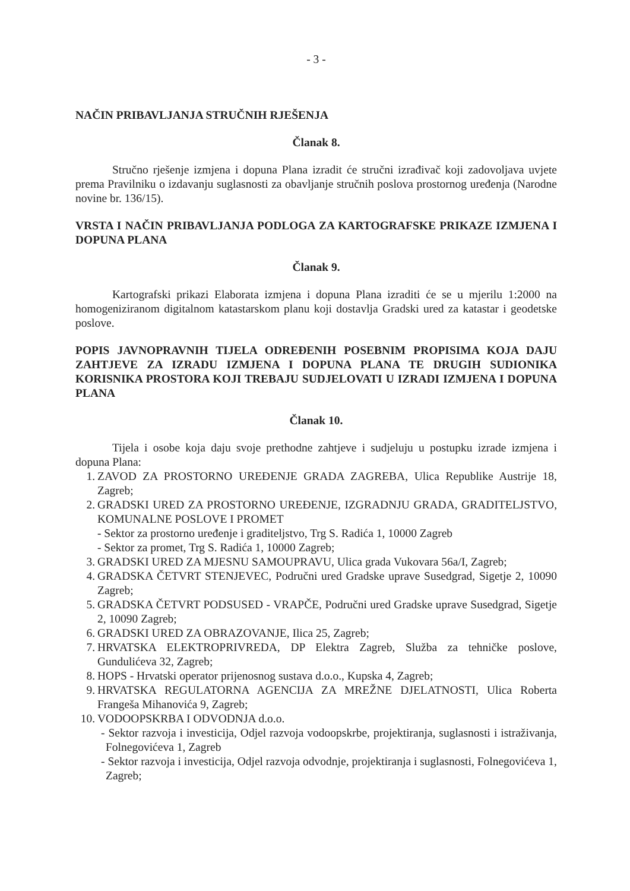- 3 -
NAČIN PRIBAVLJANJA STRUČNIH RJEŠENJA
Članak 8.
Stručno rješenje izmjena i dopuna Plana izradit će stručni izrađivač koji zadovoljava uvjete prema Pravilniku o izdavanju suglasnosti za obavljanje stručnih poslova prostornog uređenja (Narodne novine br. 136/15).
VRSTA I NAČIN PRIBAVLJANJA PODLOGA ZA KARTOGRAFSKE PRIKAZE IZMJENA I DOPUNA PLANA
Članak 9.
Kartografski prikazi Elaborata izmjena i dopuna Plana izraditi će se u mjerilu 1:2000 na homogeniziranom digitalnom katastarskom planu koji dostavlja Gradski ured za katastar i geodetske poslove.
POPIS JAVNOPRAVNIH TIJELA ODREĐENIH POSEBNIM PROPISIMA KOJA DAJU ZAHTJEVE ZA IZRADU IZMJENA I DOPUNA PLANA TE DRUGIH SUDIONIKA KORISNIKA PROSTORA KOJI TREBAJU SUDJELOVATI U IZRADI IZMJENA I DOPUNA PLANA
Članak 10.
Tijela i osobe koja daju svoje prethodne zahtjeve i sudjeluju u postupku izrade izmjena i dopuna Plana:
1. ZAVOD ZA PROSTORNO UREĐENJE GRADA ZAGREBA, Ulica Republike Austrije 18, Zagreb;
2. GRADSKI URED ZA PROSTORNO UREĐENJE, IZGRADNJU GRADA, GRADITELJSTVO, KOMUNALNE POSLOVE I PROMET
- Sektor za prostorno uređenje i graditeljstvo, Trg S. Radića 1, 10000 Zagreb
- Sektor za promet, Trg S. Radića 1, 10000 Zagreb;
3. GRADSKI URED ZA MJESNU SAMOUPRAVU, Ulica grada Vukovara 56a/I, Zagreb;
4. GRADSKA ČETVRT STENJEVEC, Područni ured Gradske uprave Susedgrad, Sigetje 2, 10090 Zagreb;
5. GRADSKA ČETVRT PODSUSED - VRAPČE, Područni ured Gradske uprave Susedgrad, Sigetje 2, 10090 Zagreb;
6. GRADSKI URED ZA OBRAZOVANJE, Ilica 25, Zagreb;
7. HRVATSKA ELEKTROPRIVREDA, DP Elektra Zagreb, Služba za tehničke poslove, Gundulićeva 32, Zagreb;
8. HOPS - Hrvatski operator prijenosnog sustava d.o.o., Kupska 4, Zagreb;
9. HRVATSKA REGULATORNA AGENCIJA ZA MREŽNE DJELATNOSTI, Ulica Roberta Frangeša Mihanovića 9, Zagreb;
10. VODOOPSKRBA I ODVODNJA d.o.o.
- Sektor razvoja i investicija, Odjel razvoja vodoopskrbe, projektiranja, suglasnosti i istraživanja, Folnegovićeva 1, Zagreb
- Sektor razvoja i investicija, Odjel razvoja odvodnje, projektiranja i suglasnosti, Folnegovićeva 1, Zagreb;